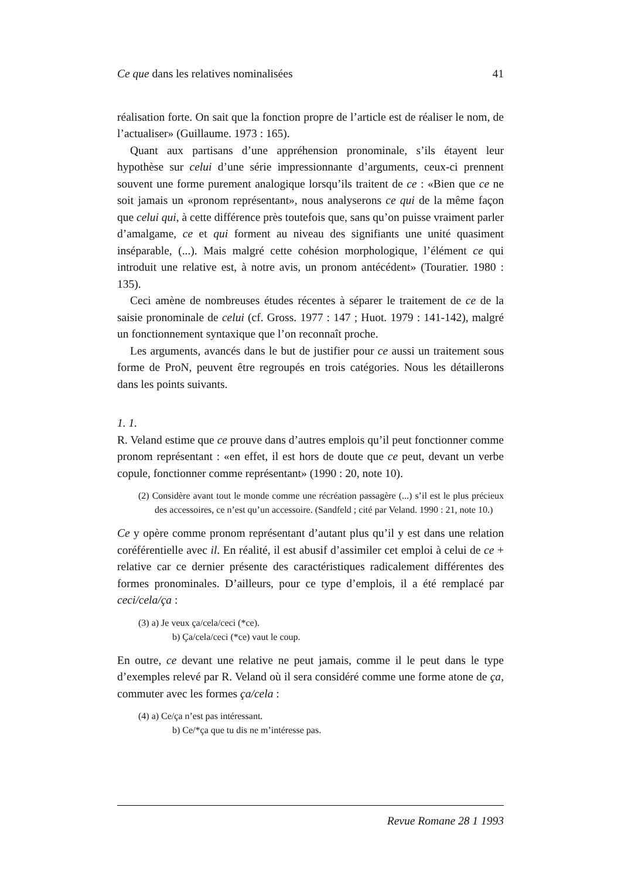Ce que dans les relatives nominalisées 41
réalisation forte. On sait que la fonction propre de l’article est de réaliser le nom, de l’actualiser» (Guillaume. 1973 : 165).
Quant aux partisans d’une appréhension pronominale, s’ils étayent leur hypothèse sur celui d’une série impressionnante d’arguments, ceux-ci prennent souvent une forme purement analogique lorsqu’ils traitent de ce : «Bien que ce ne soit jamais un «pronom représentant», nous analyserons ce qui de la même façon que celui qui, à cette différence près toutefois que, sans qu’on puisse vraiment parler d’amalgame, ce et qui forment au niveau des signifiants une unité quasiment inséparable, (...). Mais malgré cette cohésion morphologique, l’élément ce qui introduit une relative est, à notre avis, un pronom antécédent» (Touratier. 1980 : 135).
Ceci amène de nombreuses études récentes à séparer le traitement de ce de la saisie pronominale de celui (cf. Gross. 1977 : 147 ; Huot. 1979 : 141-142), malgré un fonctionnement syntaxique que l’on reconnaît proche.
Les arguments, avancés dans le but de justifier pour ce aussi un traitement sous forme de ProN, peuvent être regroupés en trois catégories. Nous les détaillerons dans les points suivants.
1. 1.
R. Veland estime que ce prouve dans d’autres emplois qu’il peut fonctionner comme pronom représentant : «en effet, il est hors de doute que ce peut, devant un verbe copule, fonctionner comme représentant» (1990 : 20, note 10).
(2) Considère avant tout le monde comme une récréation passagère (...) s’il est le plus précieux des accessoires, ce n’est qu’un accessoire. (Sandfeld ; cité par Veland. 1990 : 21, note 10.)
Ce y opère comme pronom représentant d’autant plus qu’il y est dans une relation coréférentielle avec il. En réalité, il est abusif d’assimiler cet emploi à celui de ce + relative car ce dernier présente des caractéristiques radicalement différentes des formes pronominales. D’ailleurs, pour ce type d’emplois, il a été remplacé par ceci/cela/ça :
(3) a) Je veux ça/cela/ceci (*ce).
b) Ça/cela/ceci (*ce) vaut le coup.
En outre, ce devant une relative ne peut jamais, comme il le peut dans le type d’exemples relevé par R. Veland où il sera considéré comme une forme atone de ça, commuter avec les formes ça/cela :
(4) a) Ce/ça n’est pas intéressant.
b) Ce/*ça que tu dis ne m’intéresse pas.
Revue Romane 28 1 1993